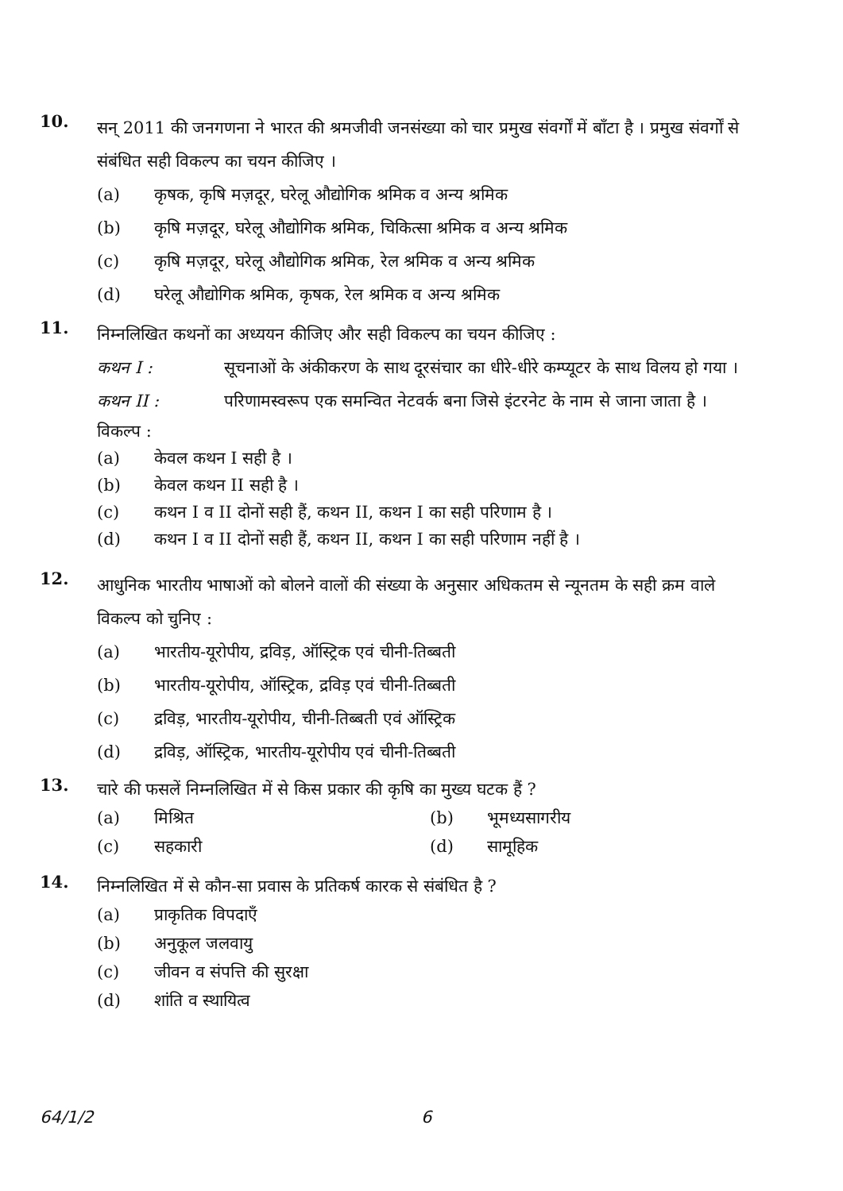10.
सन् 2011 की जनगणना ने भारत की श्रमजीवी जनसंख्या को चार प्रमुख संवर्गों में बाँटा है । प्रमुख संवर्गों से संबंधित सही विकल्प का चयन कीजिए ।
(a) कृषक, कृषि मज़दूर, घरेलू औद्योगिक श्रमिक व अन्य श्रमिक
(b) कृषि मज़दूर, घरेलू औद्योगिक श्रमिक, चिकित्सा श्रमिक व अन्य श्रमिक
(c) कृषि मज़दूर, घरेलू औद्योगिक श्रमिक, रेल श्रमिक व अन्य श्रमिक
(d) घरेलू औद्योगिक श्रमिक, कृषक, रेल श्रमिक व अन्य श्रमिक
11.
निम्नलिखित कथनों का अध्ययन कीजिए और सही विकल्प का चयन कीजिए :
कथन I : सूचनाओं के अंकीकरण के साथ दूरसंचार का धीरे-धीरे कम्प्यूटर के साथ विलय हो गया ।
कथन II : परिणामस्वरूप एक समन्वित नेटवर्क बना जिसे इंटरनेट के नाम से जाना जाता है ।
विकल्प :
(a) केवल कथन I सही है ।
(b) केवल कथन II सही है ।
(c) कथन I व II दोनों सही हैं, कथन II, कथन I का सही परिणाम है ।
(d) कथन I व II दोनों सही हैं, कथन II, कथन I का सही परिणाम नहीं है ।
12.
आधुनिक भारतीय भाषाओं को बोलने वालों की संख्या के अनुसार अधिकतम से न्यूनतम के सही क्रम वाले विकल्प को चुनिए :
(a) भारतीय-यूरोपीय, द्रविड़, ऑस्ट्रिक एवं चीनी-तिब्बती
(b) भारतीय-यूरोपीय, ऑस्ट्रिक, द्रविड़ एवं चीनी-तिब्बती
(c) द्रविड़, भारतीय-यूरोपीय, चीनी-तिब्बती एवं ऑस्ट्रिक
(d) द्रविड़, ऑस्ट्रिक, भारतीय-यूरोपीय एवं चीनी-तिब्बती
13.
चारे की फसलें निम्नलिखित में से किस प्रकार की कृषि का मुख्य घटक हैं ?
(a) मिश्रित (b) भूमध्यसागरीय
(c) सहकारी (d) सामूहिक
14.
निम्नलिखित में से कौन-सा प्रवास के प्रतिकर्ष कारक से संबंधित है ?
(a) प्राकृतिक विपदाएँ
(b) अनुकूल जलवायु
(c) जीवन व संपत्ति की सुरक्षा
(d) शांति व स्थायित्व
64/1/2 6